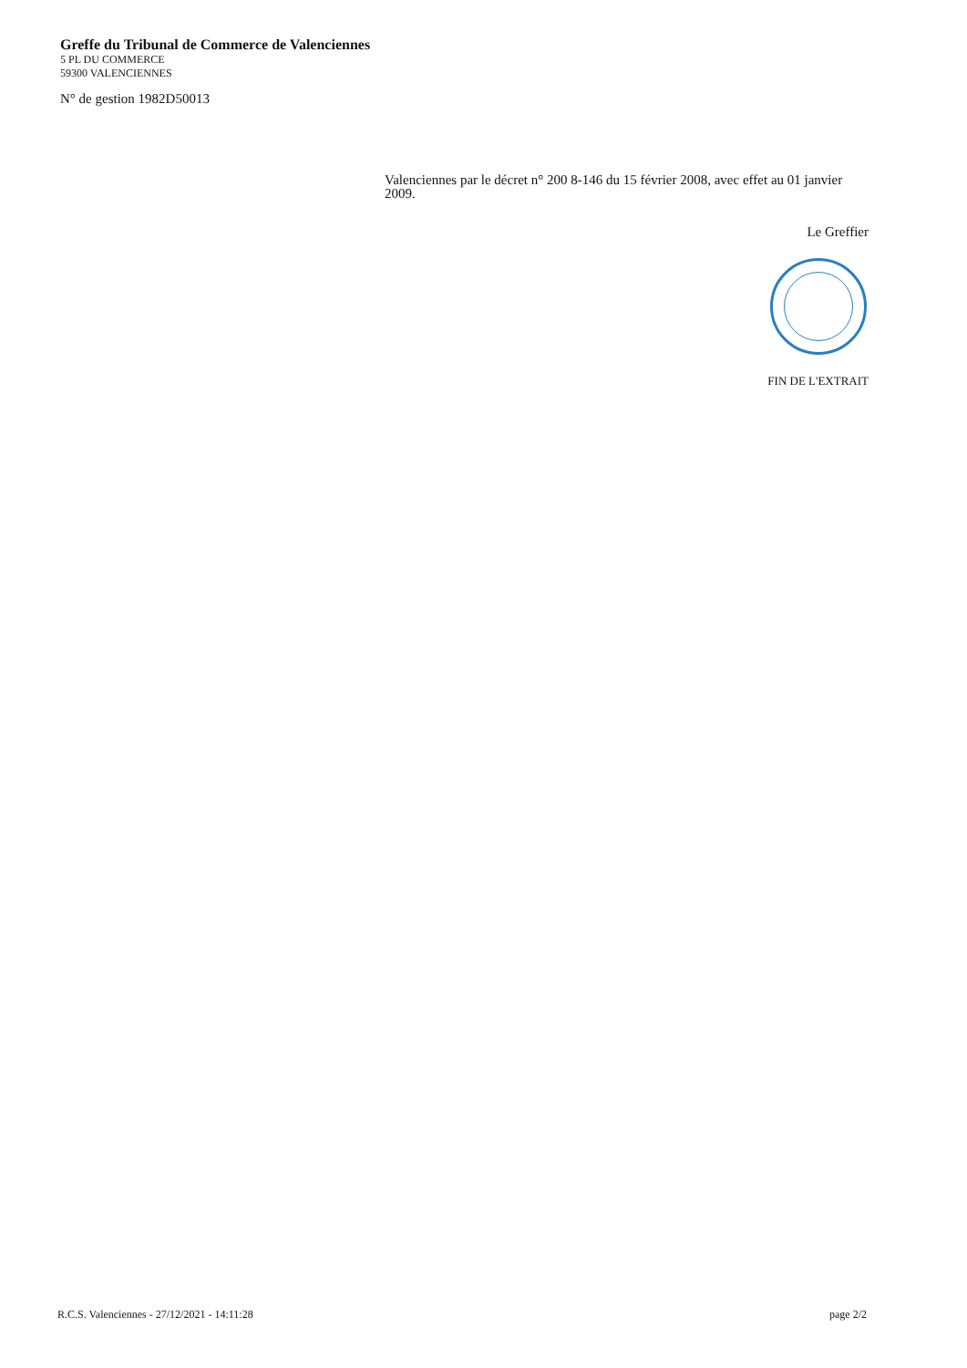Greffe du Tribunal de Commerce de Valenciennes
5 PL DU COMMERCE
59300 VALENCIENNES
N° de gestion 1982D50013
Valenciennes par le décret n° 200 8-146 du 15 février 2008, avec effet au 01 janvier 2009.
Le Greffier
FIN DE L'EXTRAIT
R.C.S. Valenciennes - 27/12/2021 - 14:11:28 page 2/2